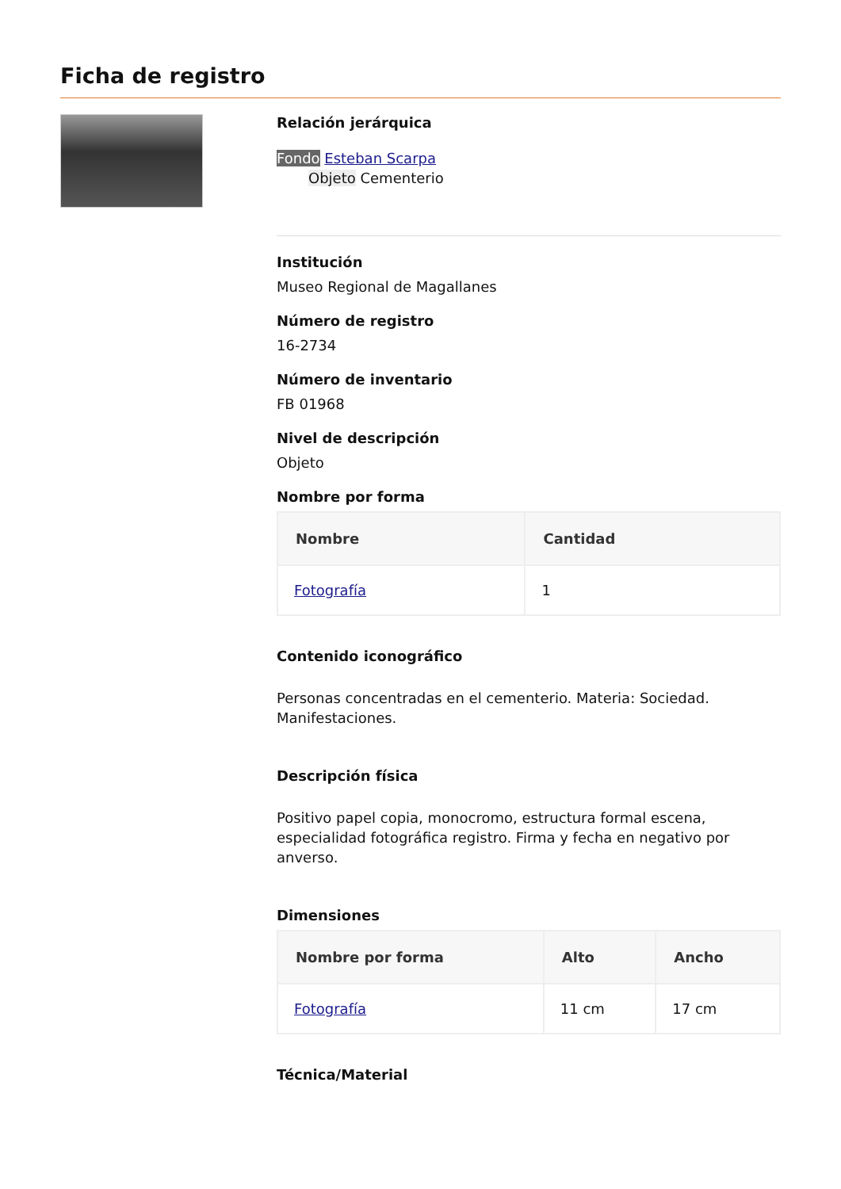Ficha de registro
Relación jerárquica
Fondo Esteban Scarpa
Objeto Cementerio
Institución
Museo Regional de Magallanes
Número de registro
16-2734
Número de inventario
FB 01968
Nivel de descripción
Objeto
Nombre por forma
| Nombre | Cantidad |
| --- | --- |
| Fotografía | 1 |
Contenido iconográfico
Personas concentradas en el cementerio. Materia: Sociedad. Manifestaciones.
Descripción física
Positivo papel copia, monocromo, estructura formal escena, especialidad fotográfica registro. Firma y fecha en negativo por anverso.
Dimensiones
| Nombre por forma | Alto | Ancho |
| --- | --- | --- |
| Fotografía | 11 cm | 17 cm |
Técnica/Material